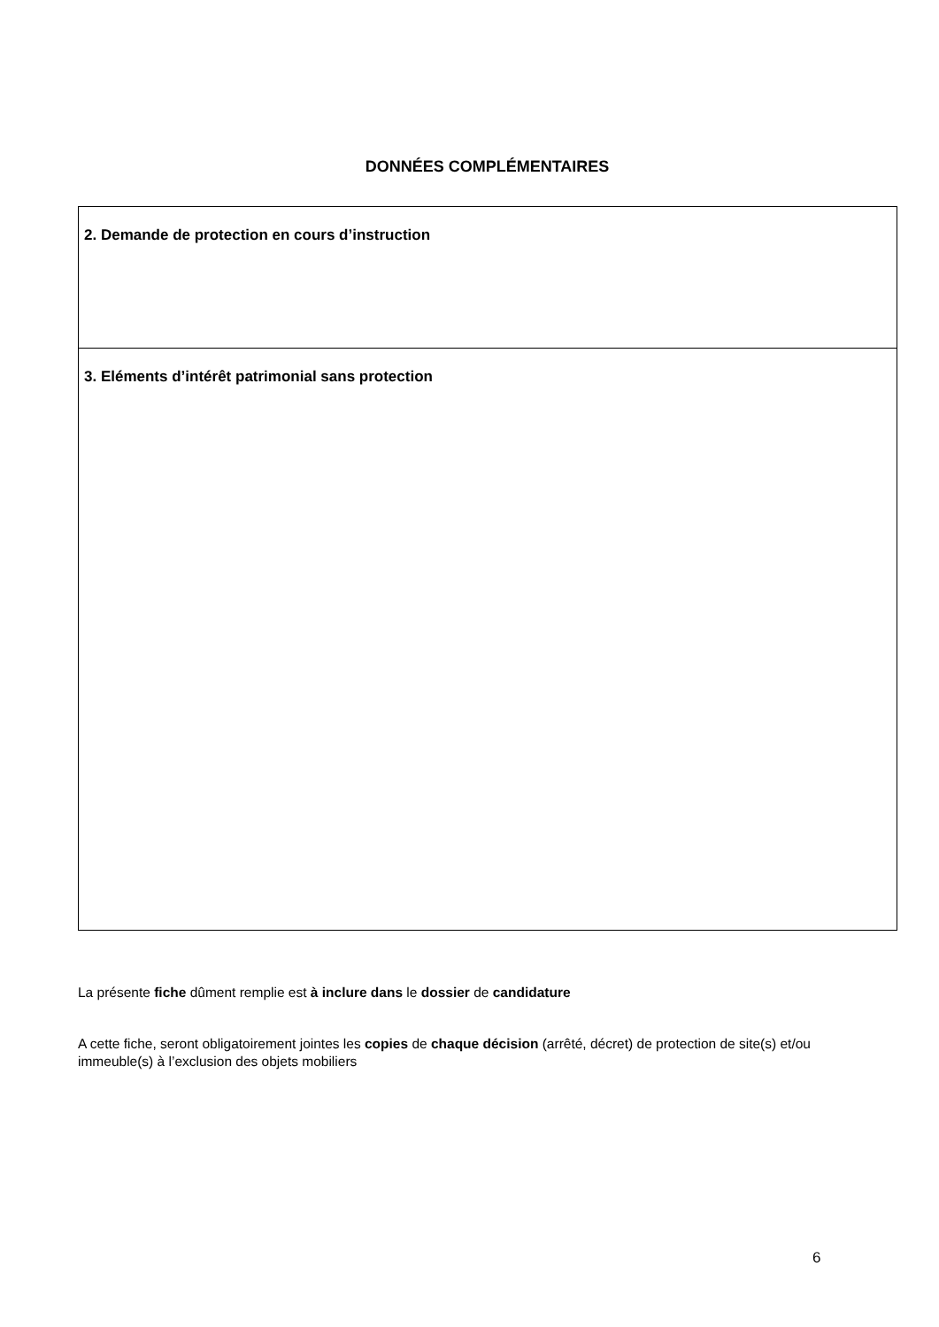DONNÉES COMPLÉMENTAIRES
| 2. Demande de protection en cours d’instruction |
| 3. Eléments d’intérêt patrimonial sans protection |
La présente fiche dûment remplie est à inclure dans le dossier de candidature
A cette fiche, seront obligatoirement jointes les copies de chaque décision (arrêté, décret) de protection de site(s) et/ou immeuble(s) à l’exclusion des objets mobiliers
6